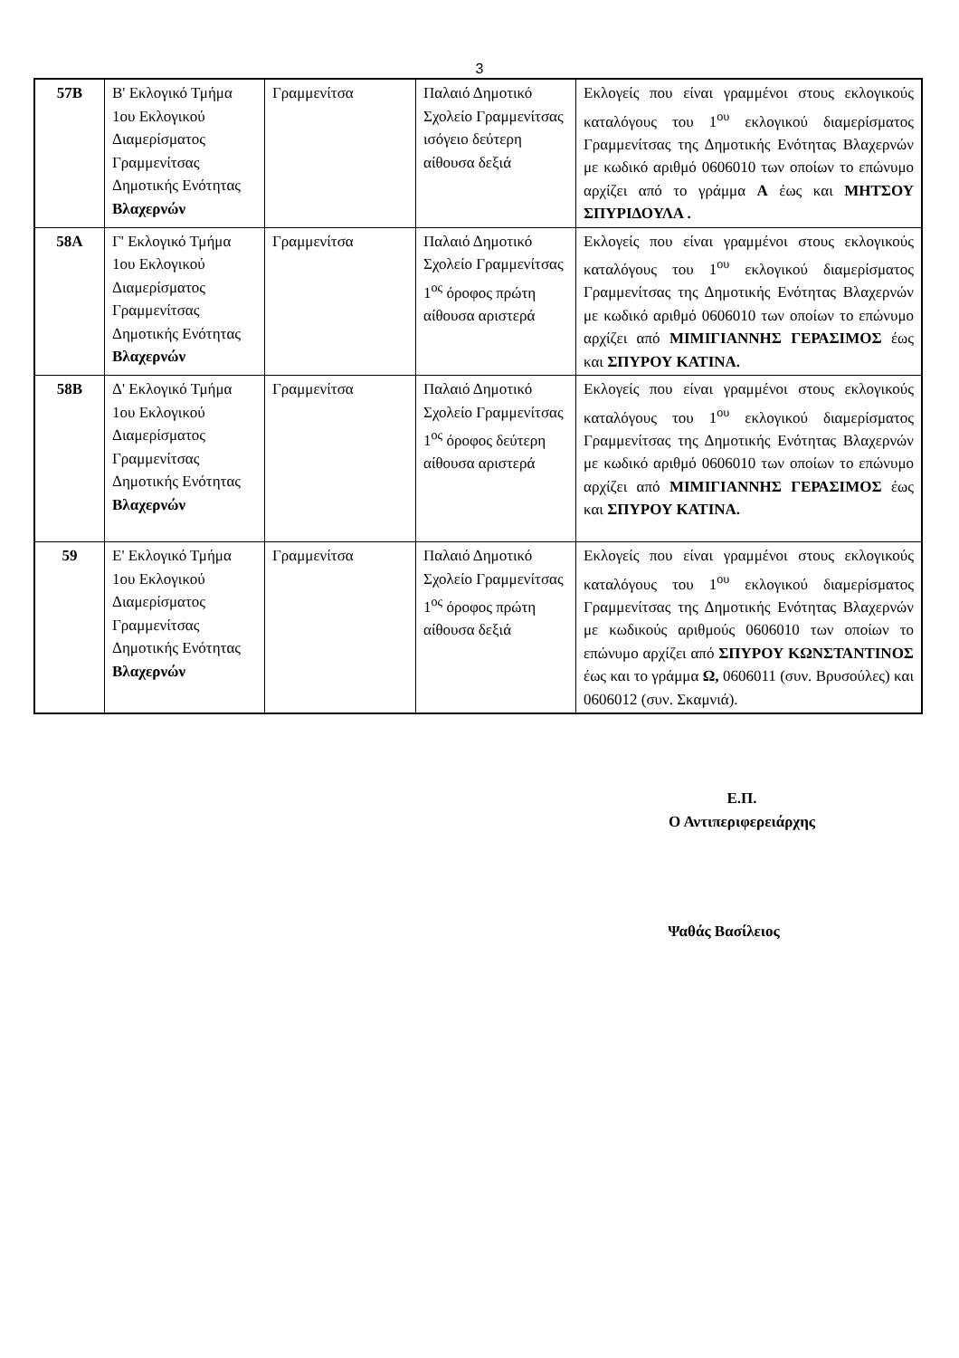3
| 57Β | Β' Εκλογικό Τμήμα 1ου Εκλογικού Διαμερίσματος Γραμμενίτσας Δημοτικής Ενότητας Βλαχερνών | Γραμμενίτσα | Παλαιό Δημοτικό Σχολείο Γραμμενίτσας ισόγειο δεύτερη αίθουσα δεξιά | Εκλογείς που είναι γραμμένοι στους εκλογικούς καταλόγους του 1<sup>ου</sup> εκλογικού διαμερίσματος Γραμμενίτσας της Δημοτικής Ενότητας Βλαχερνών με κωδικό αριθμό 0606010 των οποίων το επώνυμο αρχίζει από το γράμμα Α έως και ΜΗΤΣΟΥ ΣΠΥΡΙΔΟΥΛΑ . |
| 58Α | Γ' Εκλογικό Τμήμα 1ου Εκλογικού Διαμερίσματος Γραμμενίτσας Δημοτικής Ενότητας Βλαχερνών | Γραμμενίτσα | Παλαιό Δημοτικό Σχολείο Γραμμενίτσας 1<sup>ος</sup> όροφος πρώτη αίθουσα αριστερά | Εκλογείς που είναι γραμμένοι στους εκλογικούς καταλόγους του 1<sup>ου</sup> εκλογικού διαμερίσματος Γραμμενίτσας της Δημοτικής Ενότητας Βλαχερνών με κωδικό αριθμό 0606010 των οποίων το επώνυμο αρχίζει από ΜΙΜΙΓΙΑΝΝΗΣ ΓΕΡΑΣΙΜΟΣ έως και ΣΠΥΡΟΥ ΚΑΤΙΝΑ. |
| 58Β | Δ' Εκλογικό Τμήμα 1ου Εκλογικού Διαμερίσματος Γραμμενίτσας Δημοτικής Ενότητας Βλαχερνών | Γραμμενίτσα | Παλαιό Δημοτικό Σχολείο Γραμμενίτσας 1<sup>ος</sup> όροφος δεύτερη αίθουσα αριστερά | Εκλογείς που είναι γραμμένοι στους εκλογικούς καταλόγους του 1<sup>ου</sup> εκλογικού διαμερίσματος Γραμμενίτσας της Δημοτικής Ενότητας Βλαχερνών με κωδικό αριθμό 0606010 των οποίων το επώνυμο αρχίζει από ΜΙΜΙΓΙΑΝΝΗΣ ΓΕΡΑΣΙΜΟΣ έως και ΣΠΥΡΟΥ ΚΑΤΙΝΑ. |
| 59 | Ε' Εκλογικό Τμήμα 1ου Εκλογικού Διαμερίσματος Γραμμενίτσας Δημοτικής Ενότητας Βλαχερνών | Γραμμενίτσα | Παλαιό Δημοτικό Σχολείο Γραμμενίτσας 1<sup>ος</sup> όροφος πρώτη αίθουσα δεξιά | Εκλογείς που είναι γραμμένοι στους εκλογικούς καταλόγους του 1<sup>ου</sup> εκλογικού διαμερίσματος Γραμμενίτσας της Δημοτικής Ενότητας Βλαχερνών με κωδικούς αριθμούς 0606010 των οποίων το επώνυμο αρχίζει από ΣΠΥΡΟΥ ΚΩΝΣΤΑΝΤΙΝΟΣ έως και το γράμμα Ω, 0606011 (συν. Βρυσούλες) και 0606012 (συν. Σκαμνιά). |
Ε.Π.
Ο Αντιπεριφερειάρχης
Ψαθάς Βασίλειος